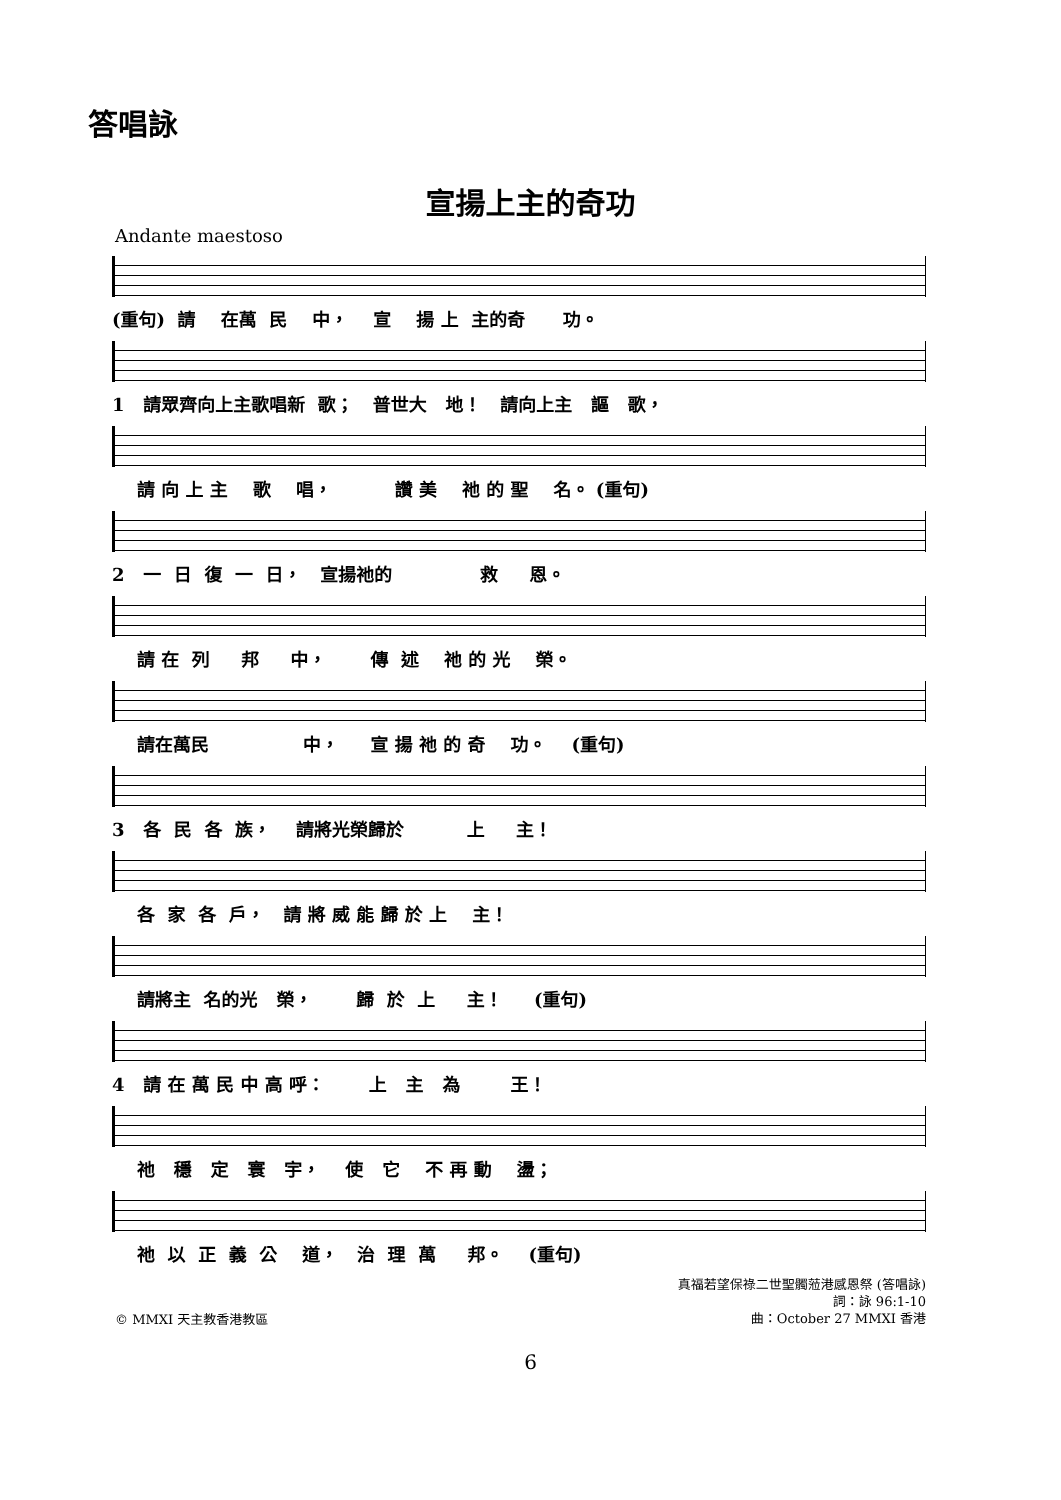答唱詠
宣揚上主的奇功
Andante maestoso
(重句) 請 在萬 民 中， 宣 揚 上 主的奇 功。
1 請眾齊向上主歌唱新 歌； 普世大 地！ 請向上主 謳 歌，
請 向 上 主 歌 唱， 讚 美 祂 的 聖 名。 (重句)
2 一 日 復 一 日， 宣揚祂的 救 恩。
請 在 列 邦 中， 傳 述 祂 的 光 榮。
請在萬民 中， 宣 揚 祂 的 奇 功。 (重句)
3 各 民 各 族， 請將光榮歸於 上 主！
各 家 各 戶， 請 將 威 能 歸 於 上 主！
請將主 名的光 榮， 歸 於 上 主！ (重句)
4 請 在 萬 民 中 高 呼： 上 主 為 王！
祂 穩 定 寰 宇， 使 它 不 再 動 盪；
祂 以 正 義 公 道， 治 理 萬 邦。 (重句)
真福若望保祿二世聖髑蒞港感恩祭 (答唱詠)
詞：詠 96:1-10
曲：October 27 MMXI 香港
© MMXI 天主教香港教區
6